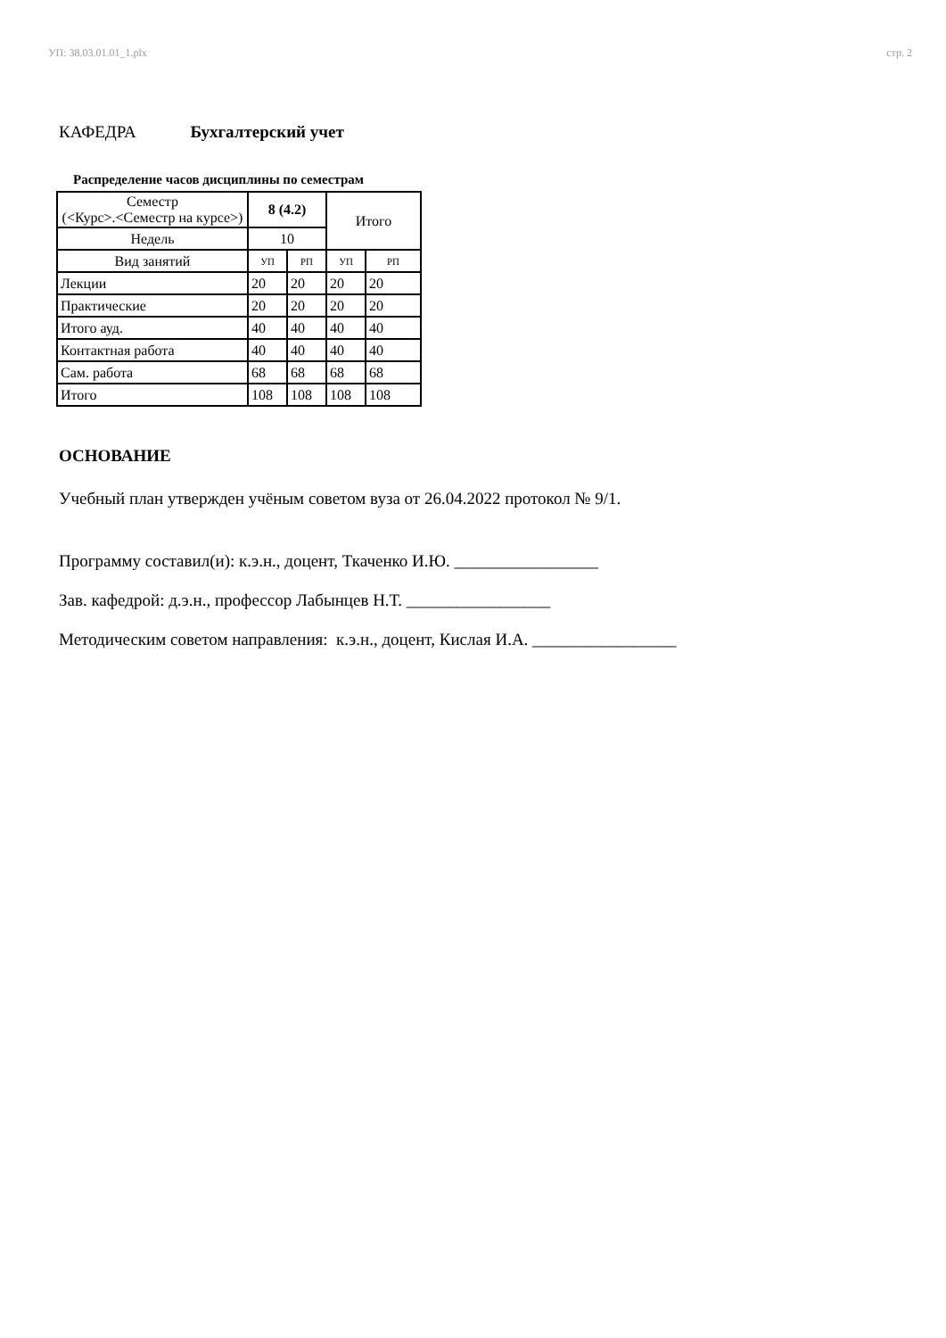УП: 38.03.01.01_1.plx стр. 2
КАФЕДРА Бухгалтерский учет
Распределение часов дисциплины по семестрам
| Семестр (<Курс>.<Семестр на курсе>) | 8 (4.2) | | Итого | |
| Недель | 10 | | | |
| Вид занятий | УП | РП | УП | РП |
| Лекции | 20 | 20 | 20 | 20 |
| Практические | 20 | 20 | 20 | 20 |
| Итого ауд. | 40 | 40 | 40 | 40 |
| Контактная работа | 40 | 40 | 40 | 40 |
| Сам. работа | 68 | 68 | 68 | 68 |
| Итого | 108 | 108 | 108 | 108 |
ОСНОВАНИЕ
Учебный план утвержден учёным советом вуза от 26.04.2022 протокол № 9/1.
Программу составил(и): к.э.н., доцент, Ткаченко И.Ю. _________________
Зав. кафедрой: д.э.н., профессор Лабынцев Н.Т. _________________
Методическим советом направления: к.э.н., доцент, Кислая И.А. _________________